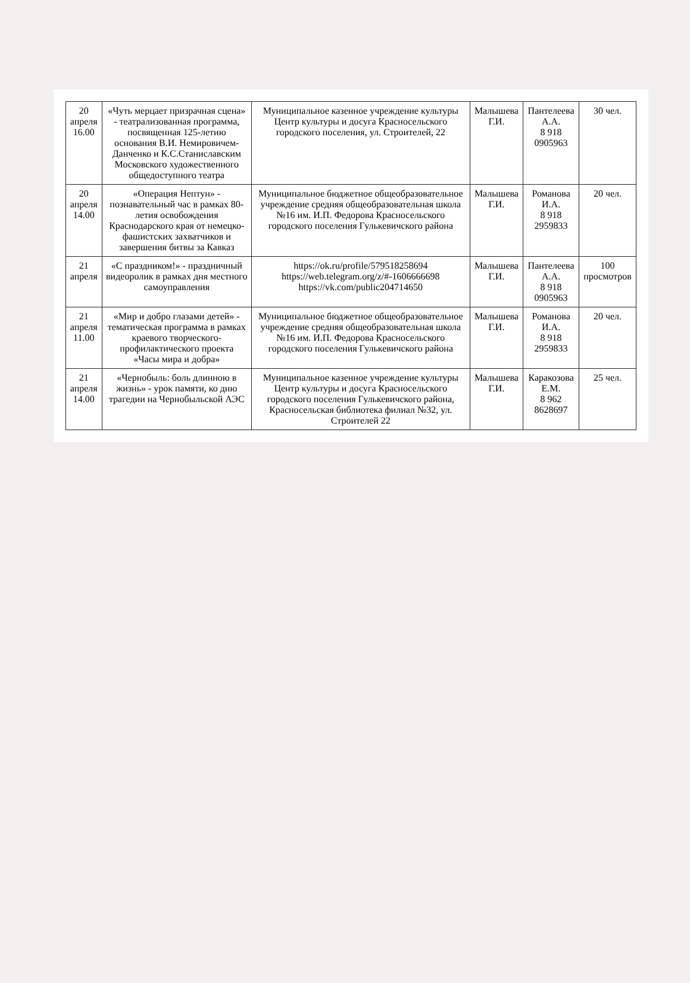| 20 апреля 16.00 | «Чуть мерцает призрачная сцена» - театрализованная программа, посвященная 125-летию основания В.И. Немировичем-Данченко и К.С.Станиславским Московского художественного общедоступного театра | Муниципальное казенное учреждение культуры Центр культуры и досуга Красносельского городского поселения, ул. Строителей, 22 | Малышева Г.И. | Пантелеева А.А. 8 918 0905963 | 30 чел. |
| 20 апреля 14.00 | «Операция Нептун» - познавательный час в рамках 80-летия освобождения Краснодарского края от немецко-фашистских захватчиков и завершения битвы за Кавказ | Муниципальное бюджетное общеобразовательное учреждение средняя общеобразовательная школа №16 им. И.П. Федорова Красносельского городского поселения Гулькевичского района | Малышева Г.И. | Романова И.А. 8 918 2959833 | 20 чел. |
| 21 апреля | «С праздником!» - праздничный видеоролик в рамках дня местного самоуправления | https://ok.ru/profile/579518258694 https://web.telegram.org/z/#-1606666698 https://vk.com/public204714650 | Малышева Г.И. | Пантелеева А.А. 8 918 0905963 | 100 просмотров |
| 21 апреля 11.00 | «Мир и добро глазами детей» - тематическая программа в рамках краевого творческого-профилактического проекта «Часы мира и добра» | Муниципальное бюджетное общеобразовательное учреждение средняя общеобразовательная школа №16 им. И.П. Федорова Красносельского городского поселения Гулькевичского района | Малышева Г.И. | Романова И.А. 8 918 2959833 | 20 чел. |
| 21 апреля 14.00 | «Чернобыль: боль длинною в жизнь» - урок памяти, ко дню трагедии на Чернобыльской АЭС | Муниципальное казенное учреждение культуры Центр культуры и досуга Красносельского городского поселения Гулькевичского района, Красносельская библиотека филиал №32, ул. Строителей 22 | Малышева Г.И. | Каракозова Е.М. 8 962 8628697 | 25 чел. |